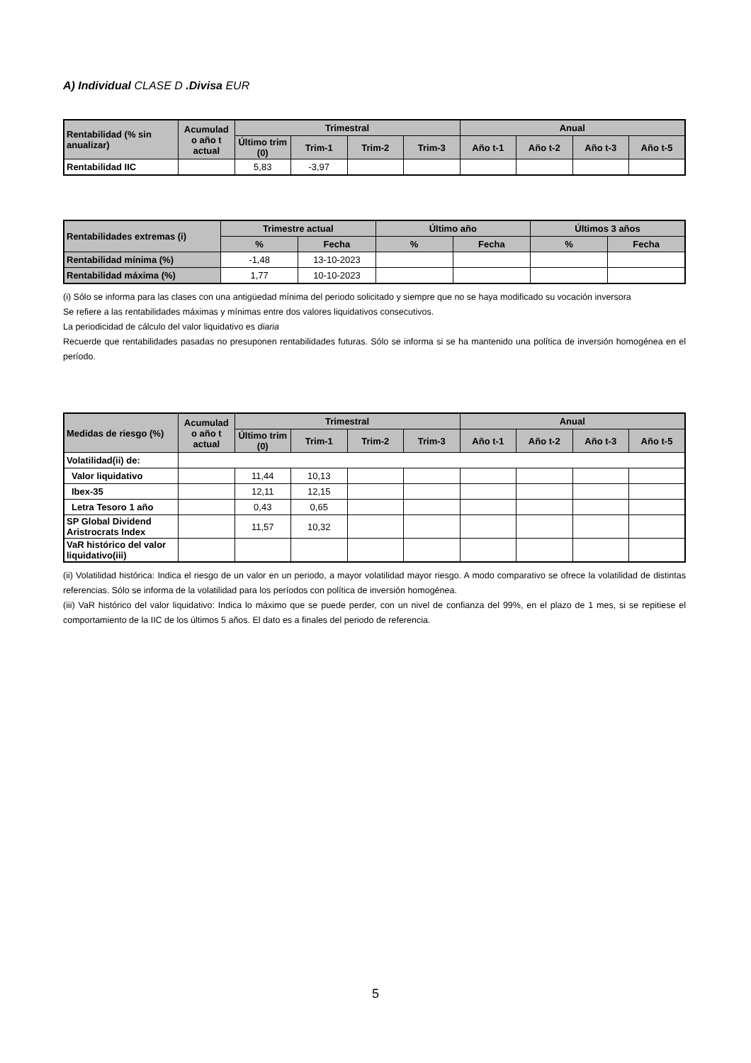A) Individual CLASE D .Divisa EUR
| Rentabilidad (% sin anualizar) | Acumulad o año t actual | Trimestral | | | | Anual | | | |
| --- | --- | --- | --- | --- | --- | --- | --- | --- | --- |
| | | Último trim (0) | Trim-1 | Trim-2 | Trim-3 | Año t-1 | Año t-2 | Año t-3 | Año t-5 |
| Rentabilidad IIC | | 5,83 | -3,97 | | | | | | |
| Rentabilidades extremas (i) | Trimestre actual | | Último año | | Últimos 3 años | |
| --- | --- | --- | --- | --- | --- | --- |
| | % | Fecha | % | Fecha | % | Fecha |
| Rentabilidad mínima (%) | -1,48 | 13-10-2023 | | | | |
| Rentabilidad máxima (%) | 1,77 | 10-10-2023 | | | | |
(i) Sólo se informa para las clases con una antigüedad mínima del periodo solicitado y siempre que no se haya modificado su vocación inversora
Se refiere a las rentabilidades máximas y mínimas entre dos valores liquidativos consecutivos.
La periodicidad de cálculo del valor liquidativo es diaria
Recuerde que rentabilidades pasadas no presuponen rentabilidades futuras. Sólo se informa si se ha mantenido una política de inversión homogénea en el período.
| Medidas de riesgo (%) | Acumulad o año t actual | Trimestral | | | | Anual | | | |
| --- | --- | --- | --- | --- | --- | --- | --- | --- | --- |
| | | Último trim (0) | Trim-1 | Trim-2 | Trim-3 | Año t-1 | Año t-2 | Año t-3 | Año t-5 |
| Volatilidad(ii) de: | | | | | | | | | |
| Valor liquidativo | | 11,44 | 10,13 | | | | | | |
| Ibex-35 | | 12,11 | 12,15 | | | | | | |
| Letra Tesoro 1 año | | 0,43 | 0,65 | | | | | | |
| SP Global Dividend Aristrocrats Index | | 11,57 | 10,32 | | | | | | |
| VaR histórico del valor liquidativo(iii) | | | | | | | | | |
(ii) Volatilidad histórica: Indica el riesgo de un valor en un periodo, a mayor volatilidad mayor riesgo. A modo comparativo se ofrece la volatilidad de distintas referencias. Sólo se informa de la volatilidad para los períodos con política de inversión homogénea.
(iii) VaR histórico del valor liquidativo: Indica lo máximo que se puede perder, con un nivel de confianza del 99%, en el plazo de 1 mes, si se repitiese el comportamiento de la IIC de los últimos 5 años. El dato es a finales del periodo de referencia.
5